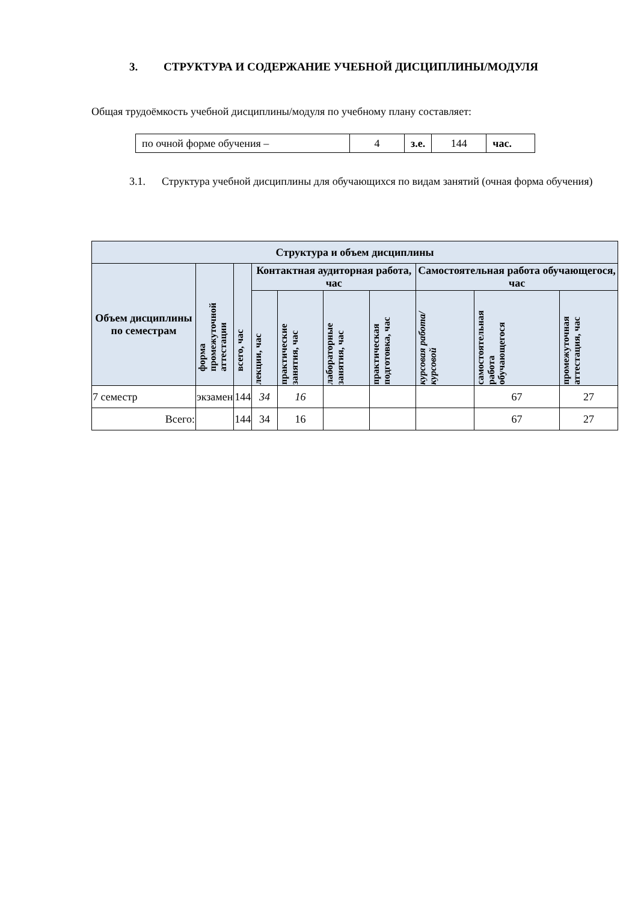3. СТРУКТУРА И СОДЕРЖАНИЕ УЧЕБНОЙ ДИСЦИПЛИНЫ/МОДУЛЯ
Общая трудоёмкость учебной дисциплины/модуля по учебному плану составляет:
| по очной форме обучения – | 4 | з.е. | 144 | час. |
3.1. Структура учебной дисциплины для обучающихся по видам занятий (очная форма обучения)
| Структура и объем дисциплины | | | | | | | | | |
| --- | --- | --- | --- | --- | --- | --- | --- | --- | --- |
| Объем дисциплины по семестрам | форма промежуточной аттестации | всего, час | Контактная аудиторная работа, час | | | | Самостоятельная работа обучающегося, час | | |
| | | | лекции, час | практические занятия, час | лабораторные занятия, час | практическая подготовка, час | курсовая работа/ курсовой | самостоятельная работа обучающегося | промежуточная аттестация, час |
| 7 семестр | экзамен | 144 | 34 | 16 | | | | 67 | 27 |
| Всего: | | 144 | 34 | 16 | | | | 67 | 27 |